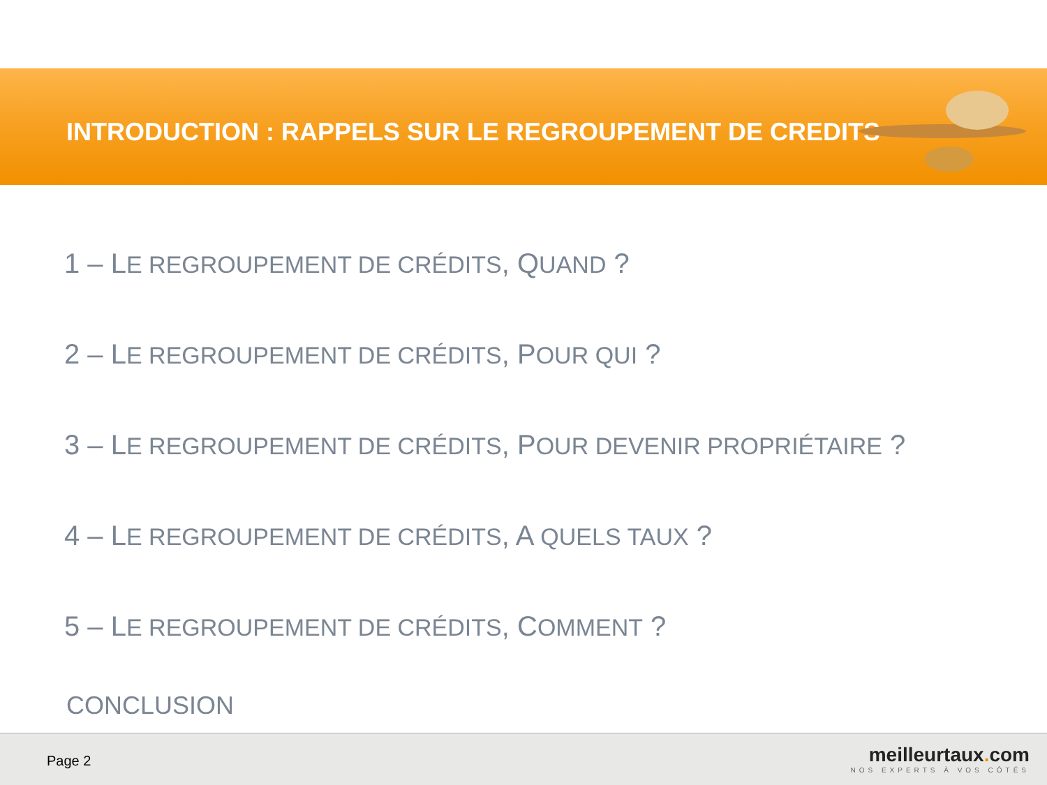INTRODUCTION : RAPPELS SUR LE REGROUPEMENT DE CREDITS
1 – LE REGROUPEMENT DE CRÉDITS, QUAND ?
2 – LE REGROUPEMENT DE CRÉDITS, POUR QUI ?
3 – LE REGROUPEMENT DE CRÉDITS, POUR DEVENIR PROPRIÉTAIRE ?
4 – LE REGROUPEMENT DE CRÉDITS, A QUELS TAUX ?
5 – LE REGROUPEMENT DE CRÉDITS, COMMENT ?
CONCLUSION
Page 2
meilleurtaux. com
NOS EXPERTS À VOS CÔTÉS